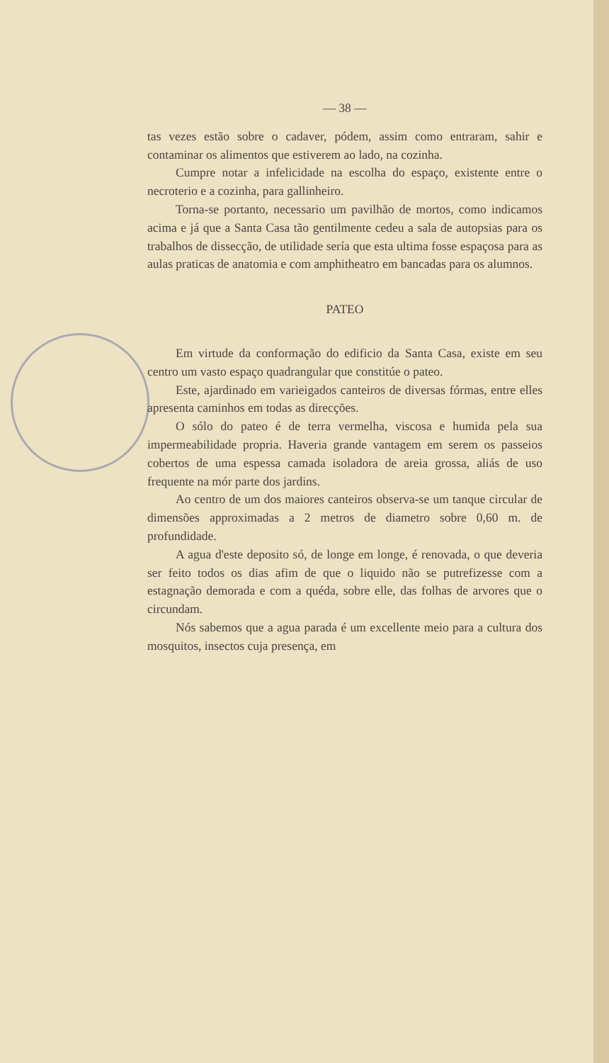— 38 —
tas vezes estão sobre o cadaver, pódem, assim como entraram, sahir e contaminar os alimentos que estiverem ao lado, na cozinha.
Cumpre notar a infelicidade na escolha do espaço, existente entre o necroterio e a cozinha, para gallinheiro.
Torna-se portanto, necessario um pavilhão de mortos, como indicamos acima e já que a Santa Casa tão gentilmente cedeu a sala de autopsias para os trabalhos de dissecção, de utilidade sería que esta ultima fosse espaçosa para as aulas praticas de anatomia e com amphitheatro em bancadas para os alumnos.
PATEO
Em virtude da conformação do edificio da Santa Casa, existe em seu centro um vasto espaço quadrangular que constitúe o pateo.
Este, ajardinado em varieigados canteiros de diversas fórmas, entre elles apresenta caminhos em todas as direcções.
O sólo do pateo é de terra vermelha, viscosa e humida pela sua impermeabilidade propria. Haveria grande vantagem em serem os passeios cobertos de uma espessa camada isoladora de areia grossa, aliás de uso frequente na mór parte dos jardins.
Ao centro de um dos maiores canteiros observa-se um tanque circular de dimensões approximadas a 2 metros de diametro sobre 0,60 m. de profundidade.
A agua d'este deposito só, de longe em longe, é renovada, o que deveria ser feito todos os dias afim de que o liquido não se putrefizesse com a estagnação demorada e com a quéda, sobre elle, das folhas de arvores que o circundam.
Nós sabemos que a agua parada é um excellente meio para a cultura dos mosquitos, insectos cuja presença, em